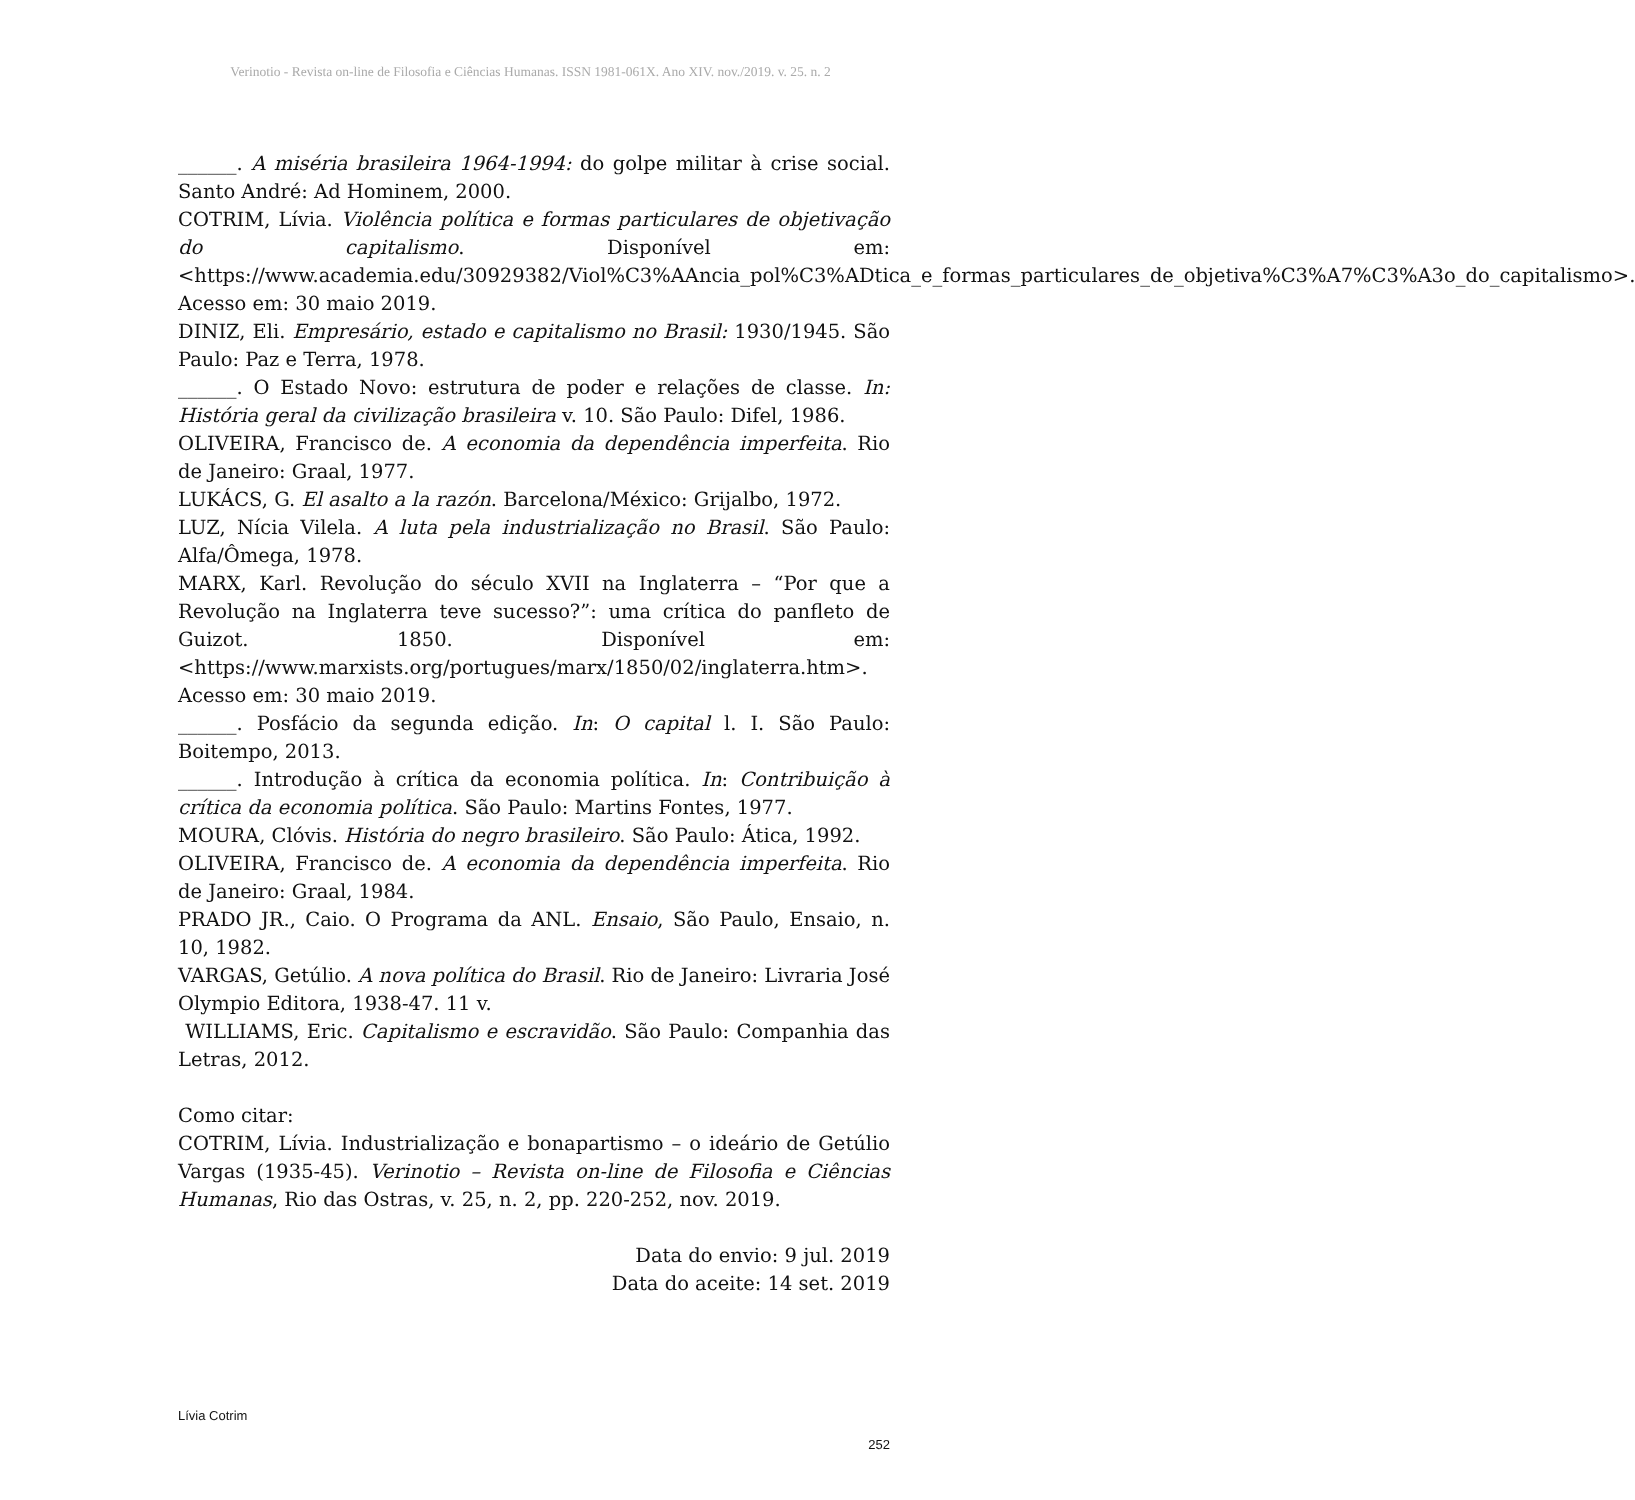Verinotio - Revista on-line de Filosofia e Ciências Humanas. ISSN 1981-061X. Ano XIV. nov./2019. v. 25. n. 2
______. A miséria brasileira 1964-1994: do golpe militar à crise social. Santo André: Ad Hominem, 2000.
COTRIM, Lívia. Violência política e formas particulares de objetivação do capitalismo. Disponível em: <https://www.academia.edu/30929382/Viol%C3%AAncia_pol%C3%ADtica_e_formas_particulares_de_objetiva%C3%A7%C3%A3o_do_capitalismo>. Acesso em: 30 maio 2019.
DINIZ, Eli. Empresário, estado e capitalismo no Brasil: 1930/1945. São Paulo: Paz e Terra, 1978.
______. O Estado Novo: estrutura de poder e relações de classe. In: História geral da civilização brasileira v. 10. São Paulo: Difel, 1986.
OLIVEIRA, Francisco de. A economia da dependência imperfeita. Rio de Janeiro: Graal, 1977.
LUKÁCS, G. El asalto a la razón. Barcelona/México: Grijalbo, 1972.
LUZ, Nícia Vilela. A luta pela industrialização no Brasil. São Paulo: Alfa/Ômega, 1978.
MARX, Karl. Revolução do século XVII na Inglaterra – “Por que a Revolução na Inglaterra teve sucesso?”: uma crítica do panfleto de Guizot. 1850. Disponível em: <https://www.marxists.org/portugues/marx/1850/02/inglaterra.htm>. Acesso em: 30 maio 2019.
______. Posfácio da segunda edição. In: O capital l. I. São Paulo: Boitempo, 2013.
______. Introdução à crítica da economia política. In: Contribuição à crítica da economia política. São Paulo: Martins Fontes, 1977.
MOURA, Clóvis. História do negro brasileiro. São Paulo: Ática, 1992.
OLIVEIRA, Francisco de. A economia da dependência imperfeita. Rio de Janeiro: Graal, 1984.
PRADO JR., Caio. O Programa da ANL. Ensaio, São Paulo, Ensaio, n. 10, 1982.
VARGAS, Getúlio. A nova política do Brasil. Rio de Janeiro: Livraria José Olympio Editora, 1938-47. 11 v.
WILLIAMS, Eric. Capitalismo e escravidão. São Paulo: Companhia das Letras, 2012.
Como citar:
COTRIM, Lívia. Industrialização e bonapartismo – o ideário de Getúlio Vargas (1935-45). Verinotio – Revista on-line de Filosofia e Ciências Humanas, Rio das Ostras, v. 25, n. 2, pp. 220-252, nov. 2019.
Data do envio: 9 jul. 2019
Data do aceite: 14 set. 2019
Lívia Cotrim
252